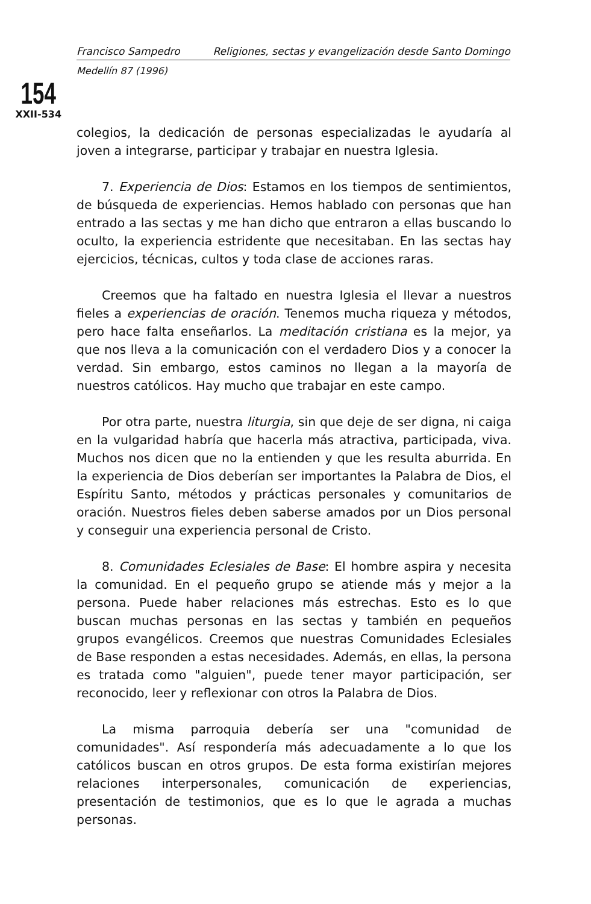Francisco Sampedro Religiones, sectas y evangelización desde Santo Domingo
Medellín 87 (1996)
154
XXII-534
colegios, la dedicación de personas especializadas le ayudaría al joven a integrarse, participar y trabajar en nuestra Iglesia.
7. Experiencia de Dios: Estamos en los tiempos de sentimientos, de búsqueda de experiencias. Hemos hablado con personas que han entrado a las sectas y me han dicho que entraron a ellas buscando lo oculto, la experiencia estridente que necesitaban. En las sectas hay ejercicios, técnicas, cultos y toda clase de acciones raras.
Creemos que ha faltado en nuestra Iglesia el llevar a nuestros fieles a experiencias de oración. Tenemos mucha riqueza y métodos, pero hace falta enseñarlos. La meditación cristiana es la mejor, ya que nos lleva a la comunicación con el verdadero Dios y a conocer la verdad. Sin embargo, estos caminos no llegan a la mayoría de nuestros católicos. Hay mucho que trabajar en este campo.
Por otra parte, nuestra liturgia, sin que deje de ser digna, ni caiga en la vulgaridad habría que hacerla más atractiva, participada, viva. Muchos nos dicen que no la entienden y que les resulta aburrida. En la experiencia de Dios deberían ser importantes la Palabra de Dios, el Espíritu Santo, métodos y prácticas personales y comunitarios de oración. Nuestros fieles deben saberse amados por un Dios personal y conseguir una experiencia personal de Cristo.
8. Comunidades Eclesiales de Base: El hombre aspira y necesita la comunidad. En el pequeño grupo se atiende más y mejor a la persona. Puede haber relaciones más estrechas. Esto es lo que buscan muchas personas en las sectas y también en pequeños grupos evangélicos. Creemos que nuestras Comunidades Eclesiales de Base responden a estas necesidades. Además, en ellas, la persona es tratada como "alguien", puede tener mayor participación, ser reconocido, leer y reflexionar con otros la Palabra de Dios.
La misma parroquia debería ser una "comunidad de comunidades". Así respondería más adecuadamente a lo que los católicos buscan en otros grupos. De esta forma existirían mejores relaciones interpersonales, comunicación de experiencias, presentación de testimonios, que es lo que le agrada a muchas personas.